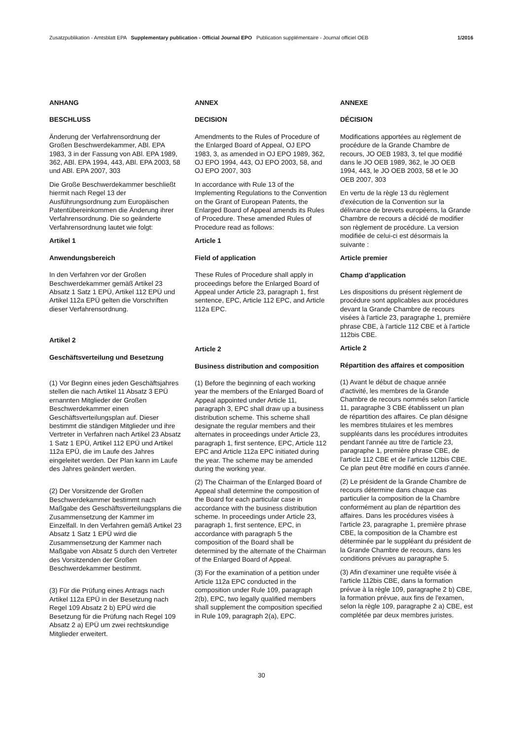Zusatzpublikation - Amtsblatt EPA Supplementary publication - Official Journal EPO Publication supplémentaire - Journal officiel OEB 1/2016
ANHANG
BESCHLUSS
Änderung der Verfahrensordnung der Großen Beschwerdekammer, ABl. EPA 1983, 3 in der Fassung von ABl. EPA 1989, 362, ABl. EPA 1994, 443, ABl. EPA 2003, 58 und ABl. EPA 2007, 303
Die Große Beschwerdekammer beschließt hiermit nach Regel 13 der Ausführungsordnung zum Europäischen Patentübereinkommen die Änderung ihrer Verfahrensordnung. Die so geänderte Verfahrensordnung lautet wie folgt:
Artikel 1
Anwendungsbereich
In den Verfahren vor der Großen Beschwerdekammer gemäß Artikel 23 Absatz 1 Satz 1 EPÜ, Artikel 112 EPÜ und Artikel 112a EPÜ gelten die Vorschriften dieser Verfahrensordnung.
Artikel 2
Geschäftsverteilung und Besetzung
(1) Vor Beginn eines jeden Geschäftsjahres stellen die nach Artikel 11 Absatz 3 EPÜ ernannten Mitglieder der Großen Beschwerdekammer einen Geschäftsverteilungsplan auf. Dieser bestimmt die ständigen Mitglieder und ihre Vertreter in Verfahren nach Artikel 23 Absatz 1 Satz 1 EPÜ, Artikel 112 EPÜ und Artikel 112a EPÜ, die im Laufe des Jahres eingeleitet werden. Der Plan kann im Laufe des Jahres geändert werden.
(2) Der Vorsitzende der Großen Beschwerdekammer bestimmt nach Maßgabe des Geschäftsverteilungsplans die Zusammensetzung der Kammer im Einzelfall. In den Verfahren gemäß Artikel 23 Absatz 1 Satz 1 EPÜ wird die Zusammensetzung der Kammer nach Maßgabe von Absatz 5 durch den Vertreter des Vorsitzenden der Großen Beschwerdekammer bestimmt.
(3) Für die Prüfung eines Antrags nach Artikel 112a EPÜ in der Besetzung nach Regel 109 Absatz 2 b) EPÜ wird die Besetzung für die Prüfung nach Regel 109 Absatz 2 a) EPÜ um zwei rechtskundige Mitglieder erweitert.
ANNEX
DECISION
Amendments to the Rules of Procedure of the Enlarged Board of Appeal, OJ EPO 1983, 3, as amended in OJ EPO 1989, 362, OJ EPO 1994, 443, OJ EPO 2003, 58, and OJ EPO 2007, 303
In accordance with Rule 13 of the Implementing Regulations to the Convention on the Grant of European Patents, the Enlarged Board of Appeal amends its Rules of Procedure. These amended Rules of Procedure read as follows:
Article 1
Field of application
These Rules of Procedure shall apply in proceedings before the Enlarged Board of Appeal under Article 23, paragraph 1, first sentence, EPC, Article 112 EPC, and Article 112a EPC.
Article 2
Business distribution and composition
(1) Before the beginning of each working year the members of the Enlarged Board of Appeal appointed under Article 11, paragraph 3, EPC shall draw up a business distribution scheme. This scheme shall designate the regular members and their alternates in proceedings under Article 23, paragraph 1, first sentence, EPC, Article 112 EPC and Article 112a EPC initiated during the year. The scheme may be amended during the working year.
(2) The Chairman of the Enlarged Board of Appeal shall determine the composition of the Board for each particular case in accordance with the business distribution scheme. In proceedings under Article 23, paragraph 1, first sentence, EPC, in accordance with paragraph 5 the composition of the Board shall be determined by the alternate of the Chairman of the Enlarged Board of Appeal.
(3) For the examination of a petition under Article 112a EPC conducted in the composition under Rule 109, paragraph 2(b), EPC, two legally qualified members shall supplement the composition specified in Rule 109, paragraph 2(a), EPC.
ANNEXE
DÉCISION
Modifications apportées au règlement de procédure de la Grande Chambre de recours, JO OEB 1983, 3, tel que modifié dans le JO OEB 1989, 362, le JO OEB 1994, 443, le JO OEB 2003, 58 et le JO OEB 2007, 303
En vertu de la règle 13 du règlement d'exécution de la Convention sur la délivrance de brevets européens, la Grande Chambre de recours a décidé de modifier son règlement de procédure. La version modifiée de celui-ci est désormais la suivante :
Article premier
Champ d'application
Les dispositions du présent règlement de procédure sont applicables aux procédures devant la Grande Chambre de recours visées à l'article 23, paragraphe 1, première phrase CBE, à l'article 112 CBE et à l'article 112bis CBE.
Article 2
Répartition des affaires et composition
(1) Avant le début de chaque année d'activité, les membres de la Grande Chambre de recours nommés selon l'article 11, paragraphe 3 CBE établissent un plan de répartition des affaires. Ce plan désigne les membres titulaires et les membres suppléants dans les procédures introduites pendant l'année au titre de l'article 23, paragraphe 1, première phrase CBE, de l'article 112 CBE et de l'article 112bis CBE. Ce plan peut être modifié en cours d'année.
(2) Le président de la Grande Chambre de recours détermine dans chaque cas particulier la composition de la Chambre conformément au plan de répartition des affaires. Dans les procédures visées à l'article 23, paragraphe 1, première phrase CBE, la composition de la Chambre est déterminée par le suppléant du président de la Grande Chambre de recours, dans les conditions prévues au paragraphe 5.
(3) Afin d'examiner une requête visée à l'article 112bis CBE, dans la formation prévue à la règle 109, paragraphe 2 b) CBE, la formation prévue, aux fins de l'examen, selon la règle 109, paragraphe 2 a) CBE, est complétée par deux membres juristes.
30